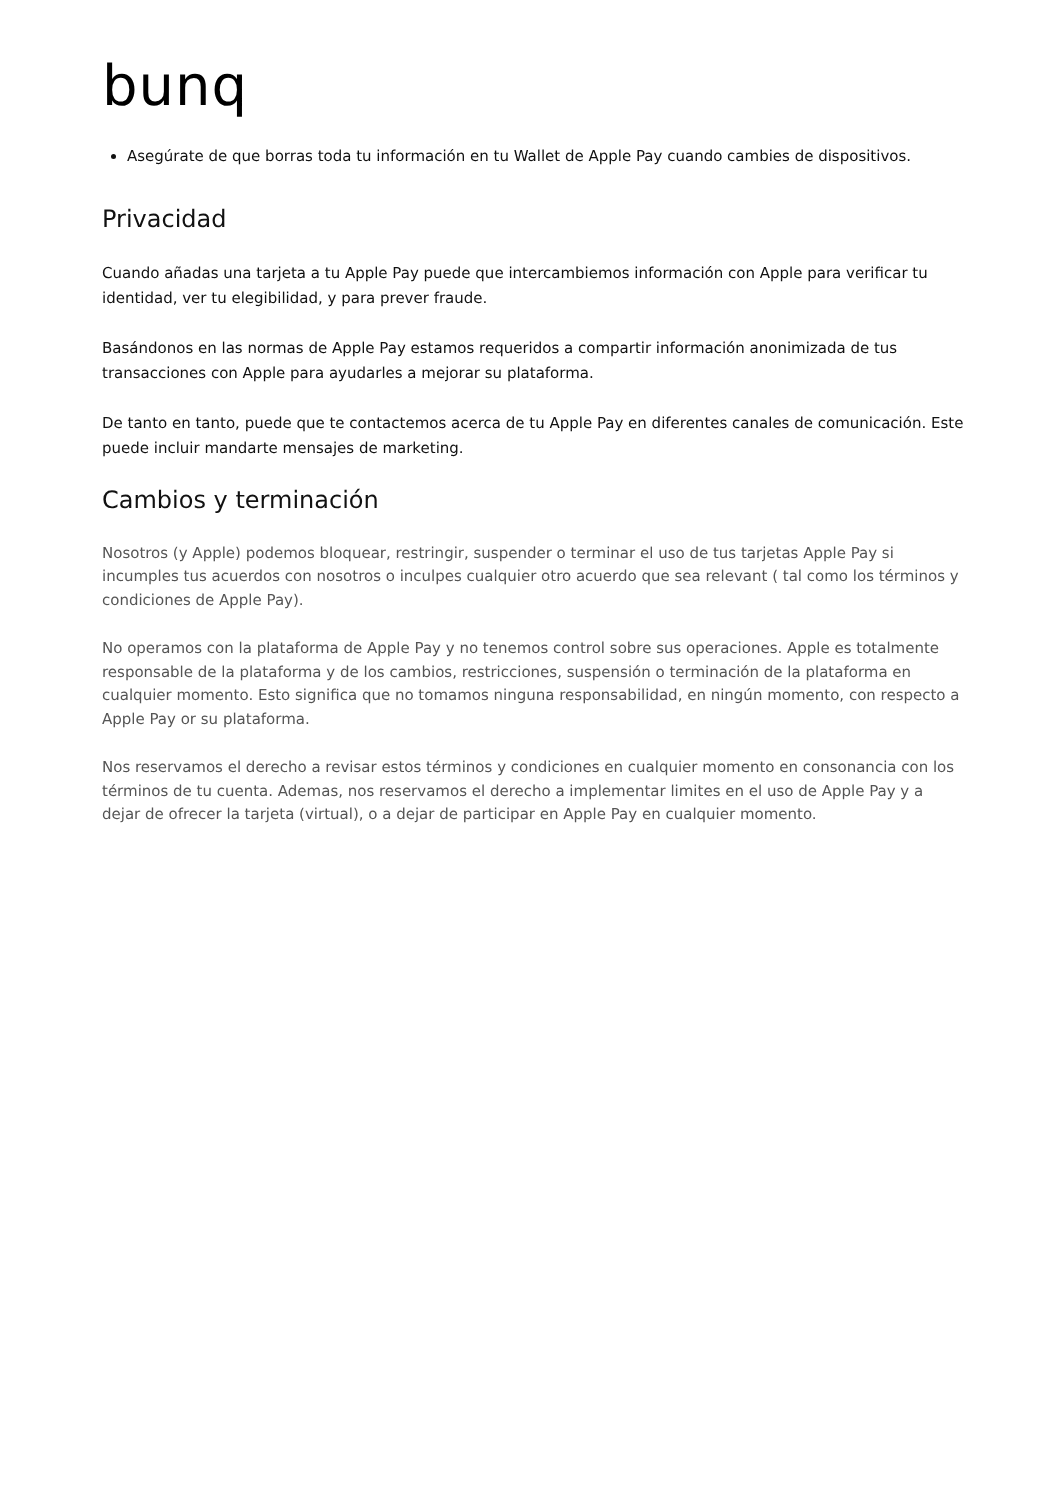bunq
Asegúrate de que borras toda tu información en tu Wallet de Apple Pay cuando cambies de dispositivos.
Privacidad
Cuando añadas una tarjeta a tu Apple Pay puede que intercambiemos información con Apple para verificar tu identidad, ver tu elegibilidad, y para prever fraude.
Basándonos en las normas de Apple Pay estamos requeridos a compartir información anonimizada de tus transacciones con Apple para ayudarles a mejorar su plataforma.
De tanto en tanto, puede que te contactemos acerca de tu Apple Pay en diferentes canales de comunicación. Este puede incluir mandarte mensajes de marketing.
Cambios y terminación
Nosotros (y Apple) podemos bloquear, restringir, suspender o terminar el uso de tus tarjetas Apple Pay si incumples tus acuerdos con nosotros o inculpes cualquier otro acuerdo que sea relevant ( tal como los términos y condiciones de Apple Pay).
No operamos con la plataforma de Apple Pay y no tenemos control sobre sus operaciones. Apple es totalmente responsable de la plataforma y de los cambios, restricciones, suspensión o terminación de la plataforma en cualquier momento. Esto significa que no tomamos ninguna responsabilidad, en ningún momento, con respecto a Apple Pay or su plataforma.
Nos reservamos el derecho a revisar estos términos y condiciones en cualquier momento en consonancia con los términos de tu cuenta. Ademas, nos reservamos el derecho a implementar limites en el uso de Apple Pay y a dejar de ofrecer la tarjeta (virtual), o a dejar de participar en Apple Pay en cualquier momento.